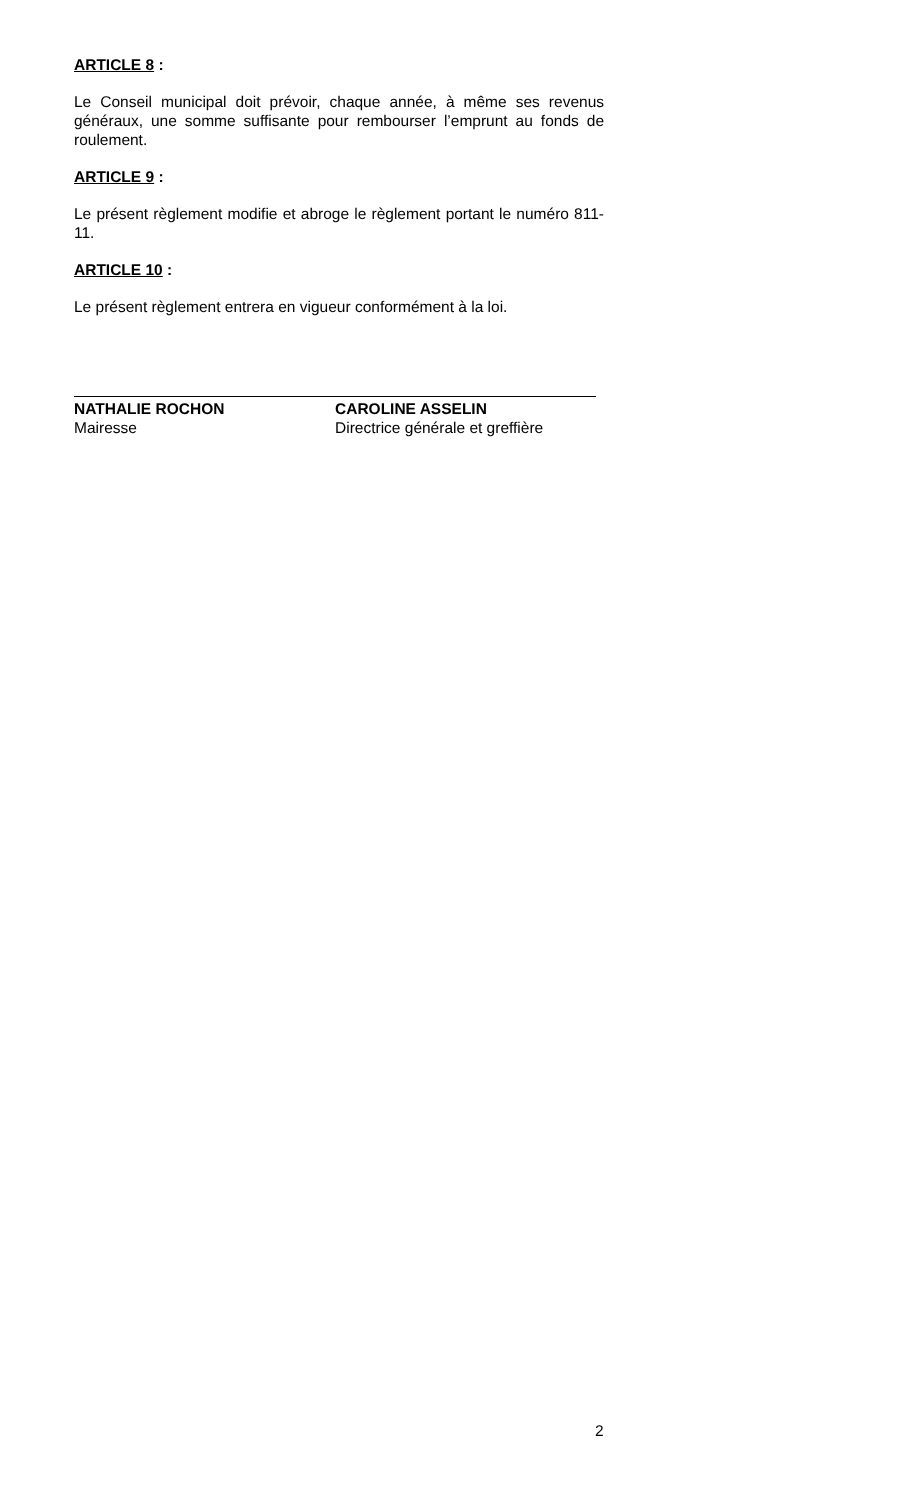ARTICLE 8 :
Le Conseil municipal doit prévoir, chaque année, à même ses revenus généraux, une somme suffisante pour rembourser l’emprunt au fonds de roulement.
ARTICLE 9 :
Le présent règlement modifie et abroge le règlement portant le numéro 811-11.
ARTICLE 10 :
Le présent règlement entrera en vigueur conformément à la loi.
NATHALIE ROCHON
Mairesse
CAROLINE ASSELIN
Directrice générale et greffière
2